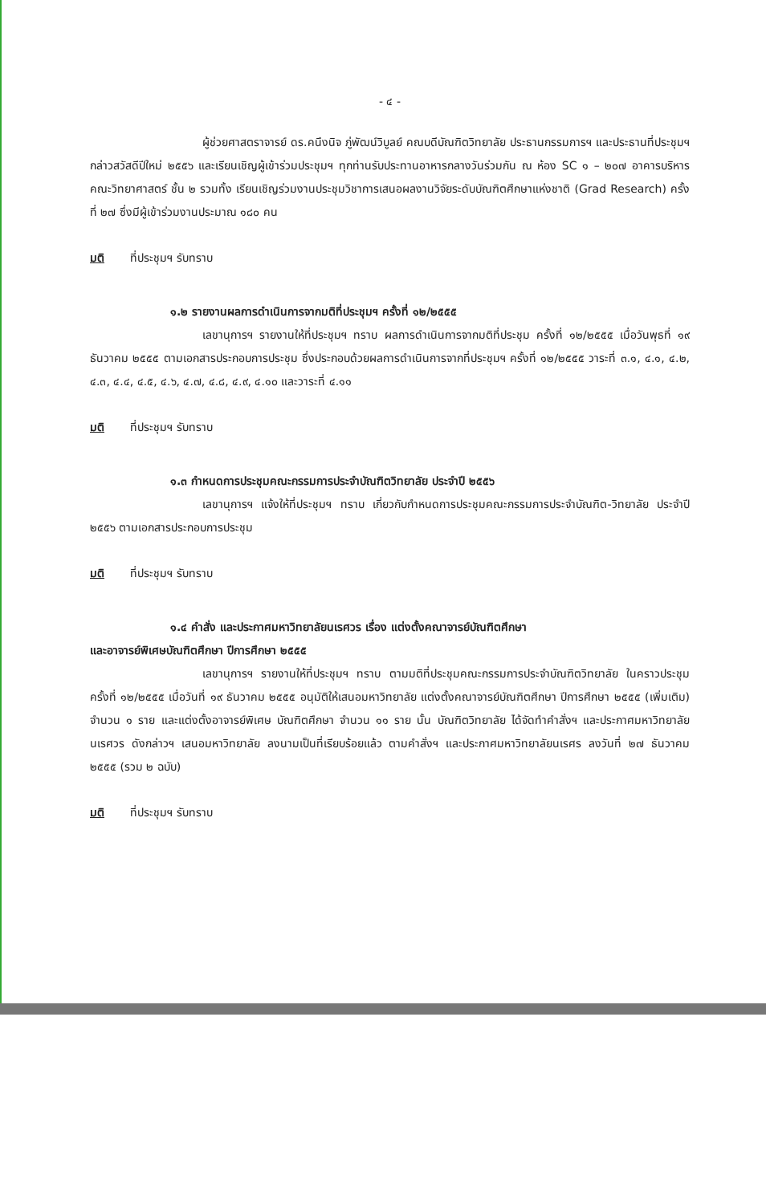- ๔ -
ผู้ช่วยศาสตราจารย์ ดร.คนึงนิจ ภู่พัฒน์วิบูลย์ คณบดีบัณฑิตวิทยาลัย ประธานกรรมการฯ และประธานที่ประชุมฯ กล่าวสวัสดีปีใหม่ ๒๕๕๖ และเรียนเชิญผู้เข้าร่วมประชุมฯ ทุกท่านรับประทานอาหารกลางวันร่วมกัน ณ ห้อง SC ๑ – ๒๐๗ อาคารบริหาร คณะวิทยาศาสตร์ ชั้น ๒ รวมทั้ง เรียนเชิญร่วมงานประชุมวิชาการเสนอผลงานวิจัยระดับบัณฑิตศึกษาแห่งชาติ (Grad Research) ครั้งที่ ๒๗ ซึ่งมีผู้เข้าร่วมงานประมาณ ๑๘๐ คน
มติ ที่ประชุมฯ รับทราบ
๑.๒ รายงานผลการดำเนินการจากมติที่ประชุมฯ ครั้งที่ ๑๒/๒๕๕๕
เลขานุการฯ รายงานให้ที่ประชุมฯ ทราบ ผลการดำเนินการจากมติที่ประชุม ครั้งที่ ๑๒/๒๕๕๕ เมื่อวันพุธที่ ๑๙ ธันวาคม ๒๕๕๕ ตามเอกสารประกอบการประชุม ซึ่งประกอบด้วยผลการดำเนินการจากที่ประชุมฯ ครั้งที่ ๑๒/๒๕๕๕ วาระที่ ๓.๑, ๔.๑, ๔.๒, ๔.๓, ๔.๔, ๔.๕, ๔.๖, ๔.๗, ๔.๘, ๔.๙, ๔.๑๐ และวาระที่ ๔.๑๑
มติ ที่ประชุมฯ รับทราบ
๑.๓ กำหนดการประชุมคณะกรรมการประจำบัณฑิตวิทยาลัย ประจำปี ๒๕๕๖
เลขานุการฯ แจ้งให้ที่ประชุมฯ ทราบ เกี่ยวกับกำหนดการประชุมคณะกรรมการประจำบัณฑิต-วิทยาลัย ประจำปี ๒๕๕๖ ตามเอกสารประกอบการประชุม
มติ ที่ประชุมฯ รับทราบ
๑.๔ คำสั่ง และประกาศมหาวิทยาลัยนเรศวร เรื่อง แต่งตั้งคณาจารย์บัณฑิตศึกษา
และอาจารย์พิเศษบัณฑิตศึกษา ปีการศึกษา ๒๕๕๕
เลขานุการฯ รายงานให้ที่ประชุมฯ ทราบ ตามมติที่ประชุมคณะกรรมการประจำบัณฑิตวิทยาลัย ในคราวประชุมครั้งที่ ๑๒/๒๕๕๕ เมื่อวันที่ ๑๙ ธันวาคม ๒๕๕๕ อนุมัติให้เสนอมหาวิทยาลัย แต่งตั้งคณาจารย์บัณฑิตศึกษา ปีการศึกษา ๒๕๕๕ (เพิ่มเติม) จำนวน ๑ ราย และแต่งตั้งอาจารย์พิเศษ บัณฑิตศึกษา จำนวน ๑๑ ราย นั้น บัณฑิตวิทยาลัย ได้จัดทำคำสั่งฯ และประกาศมหาวิทยาลัยนเรศวร ดังกล่าวฯ เสนอมหาวิทยาลัย ลงนามเป็นที่เรียบร้อยแล้ว ตามคำสั่งฯ และประกาศมหาวิทยาลัยนเรศร ลงวันที่ ๒๗ ธันวาคม ๒๕๕๕ (รวม ๒ ฉบับ)
มติ ที่ประชุมฯ รับทราบ